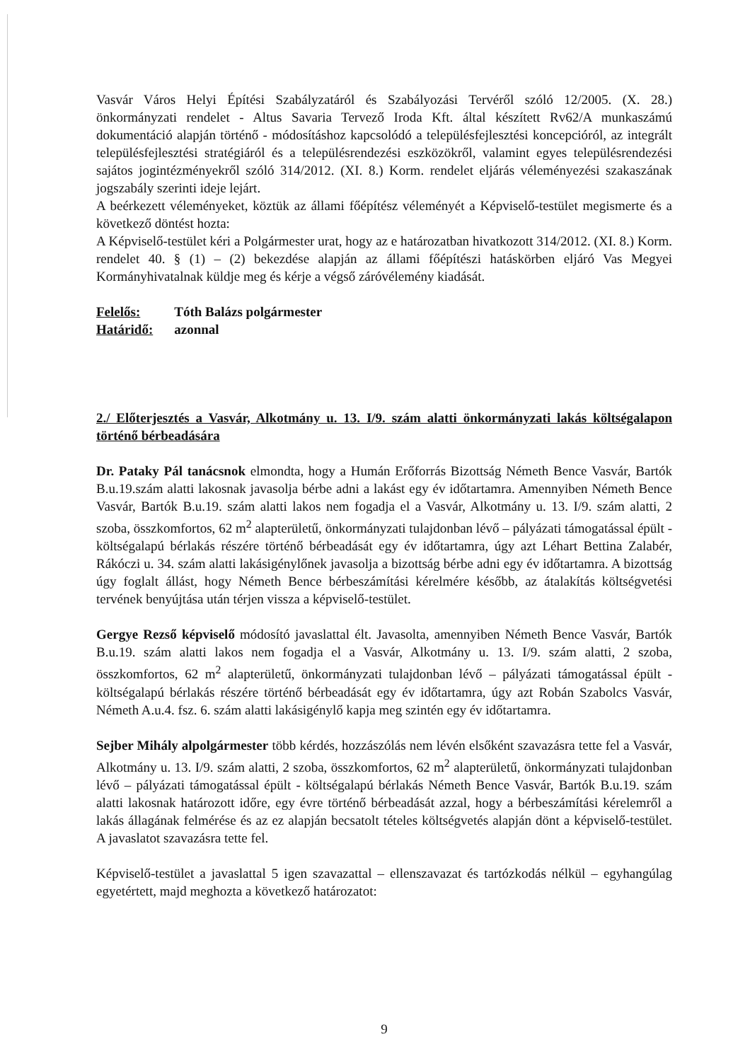Vasvár Város Helyi Építési Szabályzatáról és Szabályozási Tervéről szóló 12/2005. (X. 28.) önkormányzati rendelet - Altus Savaria Tervező Iroda Kft. által készített Rv62/A munkaszámú dokumentáció alapján történő - módosításhoz kapcsolódó a településfejlesztési koncepcióról, az integrált településfejlesztési stratégiáról és a településrendezési eszközökről, valamint egyes településrendezési sajátos jogintézményekről szóló 314/2012. (XI. 8.) Korm. rendelet eljárás véleményezési szakaszának jogszabály szerinti ideje lejárt.
A beérkezett véleményeket, köztük az állami főépítész véleményét a Képviselő-testület megismerte és a következő döntést hozta:
A Képviselő-testület kéri a Polgármester urat, hogy az e határozatban hivatkozott 314/2012. (XI. 8.) Korm. rendelet 40. § (1) – (2) bekezdése alapján az állami főépítészi hatáskörben eljáró Vas Megyei Kormányhivatalnak küldje meg és kérje a végső záróvélemény kiadását.
| Felelős: | Tóth Balázs polgármester |
| Határidő: | azonnal |
2./ Előterjesztés a Vasvár, Alkotmány u. 13. I/9. szám alatti önkormányzati lakás költségalapon történő bérbeadására
Dr. Pataky Pál tanácsnok elmondta, hogy a Humán Erőforrás Bizottság Németh Bence Vasvár, Bartók B.u.19.szám alatti lakosnak javasolja bérbe adni a lakást egy év időtartamra. Amennyiben Németh Bence Vasvár, Bartók B.u.19. szám alatti lakos nem fogadja el a Vasvár, Alkotmány u. 13. I/9. szám alatti, 2 szoba, összkomfortos, 62 m<sup>2</sup> alapterületű, önkormányzati tulajdonban lévő – pályázati támogatással épült - költségalapú bérlakás részére történő bérbeadását egy év időtartamra, úgy azt Léhart Bettina Zalabér, Rákóczi u. 34. szám alatti lakásigénylőnek javasolja a bizottság bérbe adni egy év időtartamra. A bizottság úgy foglalt állást, hogy Németh Bence bérbeszámítási kérelmére később, az átalakítás költségvetési tervének benyújtása után térjen vissza a képviselő-testület.
Gergye Rezső képviselő módosító javaslattal élt. Javasolta, amennyiben Németh Bence Vasvár, Bartók B.u.19. szám alatti lakos nem fogadja el a Vasvár, Alkotmány u. 13. I/9. szám alatti, 2 szoba, összkomfortos, 62 m<sup>2</sup> alapterületű, önkormányzati tulajdonban lévő – pályázati támogatással épült - költségalapú bérlakás részére történő bérbeadását egy év időtartamra, úgy azt Robán Szabolcs Vasvár, Németh A.u.4. fsz. 6. szám alatti lakásigénylő kapja meg szintén egy év időtartamra.
Sejber Mihály alpolgármester több kérdés, hozzászólás nem lévén elsőként szavazásra tette fel a Vasvár, Alkotmány u. 13. I/9. szám alatti, 2 szoba, összkomfortos, 62 m<sup>2</sup> alapterületű, önkormányzati tulajdonban lévő – pályázati támogatással épült - költségalapú bérlakás Németh Bence Vasvár, Bartók B.u.19. szám alatti lakosnak határozott időre, egy évre történő bérbeadását azzal, hogy a bérbeszámítási kérelemről a lakás állagának felmérése és az ez alapján becsatolt tételes költségvetés alapján dönt a képviselő-testület. A javaslatot szavazásra tette fel.
Képviselő-testület a javaslattal 5 igen szavazattal – ellenszavazat és tartózkodás nélkül – egyhangúlag egyetértett, majd meghozta a következő határozatot:
9